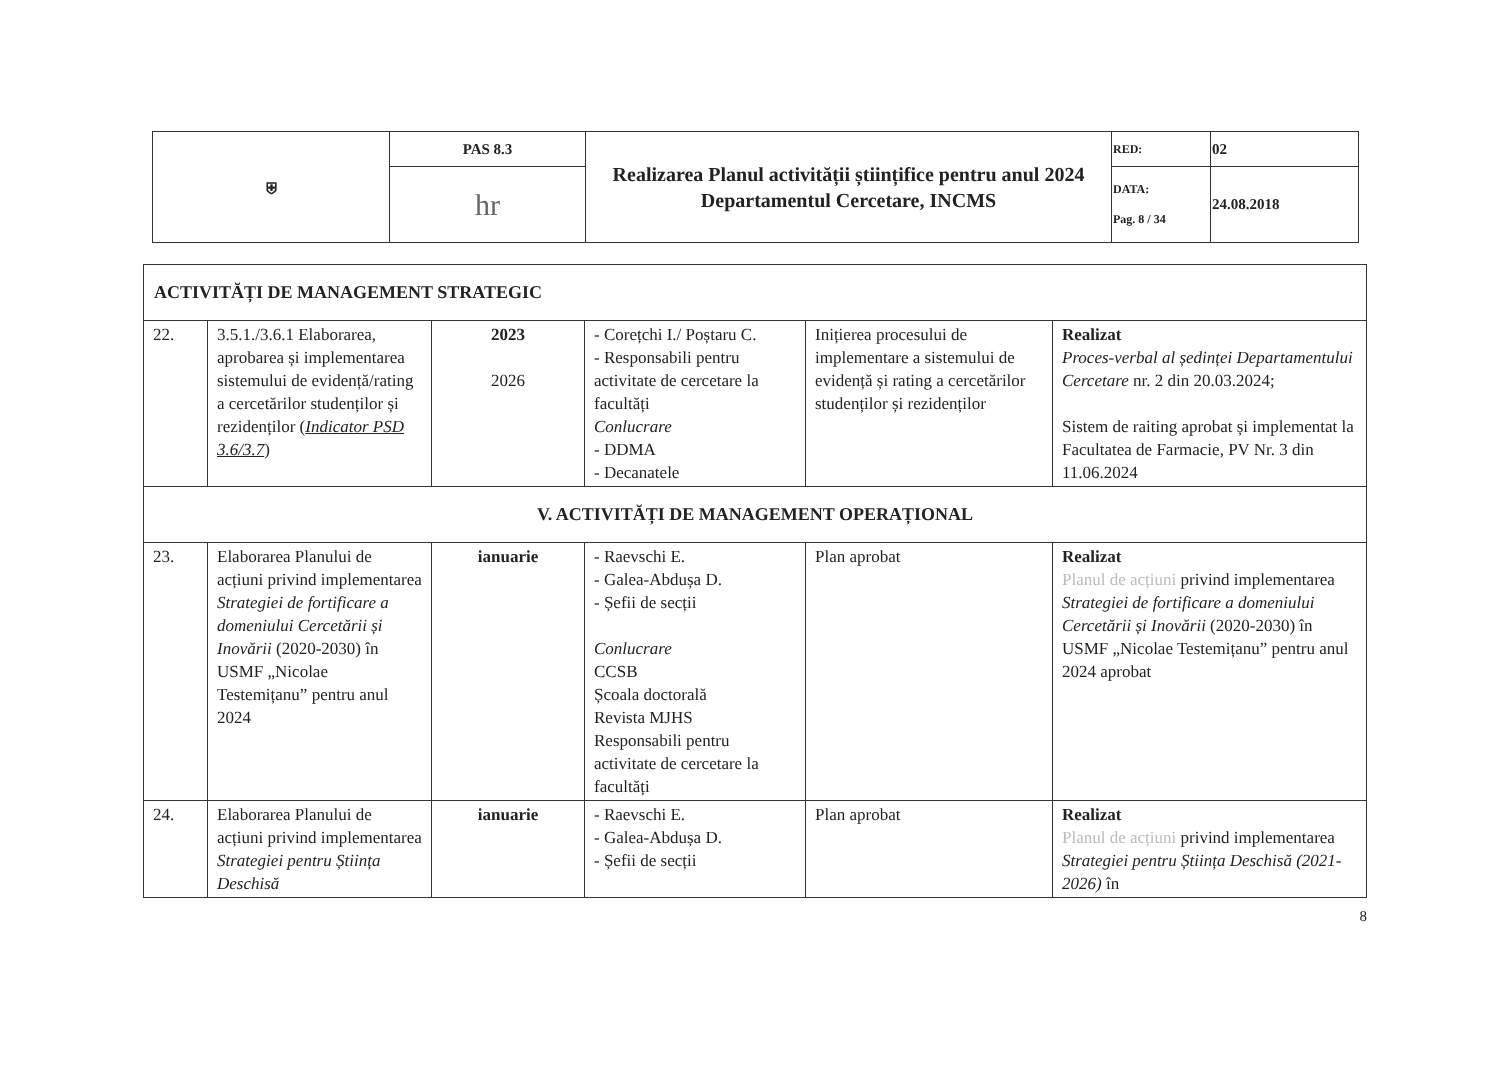| ⛨ | PAS 8.3 | Realizarea Planul activității științifice pentru anul 2024 Departamentul Cercetare, INCMS | RED: | 02 |
| | hr | | DATA: Pag. 8 / 34 | 24.08.2018 |
| ACTIVITĂȚI DE MANAGEMENT STRATEGIC | | | | | |
| 22. | 3.5.1./3.6.1 Elaborarea, aprobarea și implementarea sistemului de evidență/rating a cercetărilor studenților și rezidenților ( Indicator PSD 3.6/3.7 ) | 2023 2026 | - Corețchi I./ Poștaru C. - Responsabili pentru activitate de cercetare la facultăți Conlucrare - DDMA - Decanatele | Inițierea procesului de implementare a sistemului de evidență și rating a cercetărilor studenților și rezidenților | Realizat Proces-verbal al ședinței Departamentului Cercetare nr. 2 din 20.03.2024; Sistem de raiting aprobat și implementat la Facultatea de Farmacie, PV Nr. 3 din 11.06.2024 |
| V. ACTIVITĂȚI DE MANAGEMENT OPERAȚIONAL | | | | | |
| 23. | Elaborarea Planului de acțiuni privind implementarea Strategiei de fortificare a domeniului Cercetării și Inovării (2020-2030) în USMF „Nicolae Testemițanu” pentru anul 2024 | ianuarie | - Raevschi E. - Galea-Abdușa D. - Șefii de secții Conlucrare CCSB Școala doctorală Revista MJHS Responsabili pentru activitate de cercetare la facultăți | Plan aprobat | Realizat Planul de acțiuni privind implementarea Strategiei de fortificare a domeniului Cercetării și Inovării (2020-2030) în USMF „Nicolae Testemițanu” pentru anul 2024 aprobat |
| 24. | Elaborarea Planului de acțiuni privind implementarea Strategiei pentru Știința Deschisă | ianuarie | - Raevschi E. - Galea-Abdușa D. - Șefii de secții | Plan aprobat | Realizat Planul de acțiuni privind implementarea Strategiei pentru Știința Deschisă (2021-2026) în |
8